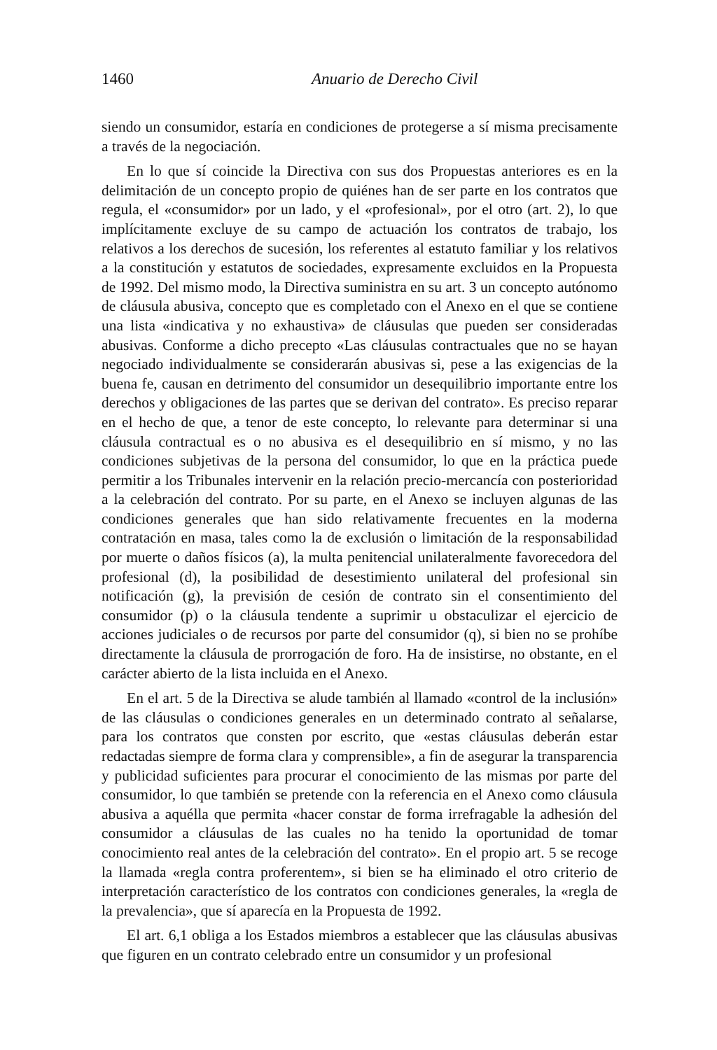1460 Anuario de Derecho Civil
siendo un consumidor, estaría en condiciones de protegerse a sí misma precisamente a través de la negociación.
En lo que sí coincide la Directiva con sus dos Propuestas anteriores es en la delimitación de un concepto propio de quiénes han de ser parte en los contratos que regula, el «consumidor» por un lado, y el «profesional», por el otro (art. 2), lo que implícitamente excluye de su campo de actuación los contratos de trabajo, los relativos a los derechos de sucesión, los referentes al estatuto familiar y los relativos a la constitución y estatutos de sociedades, expresamente excluidos en la Propuesta de 1992. Del mismo modo, la Directiva suministra en su art. 3 un concepto autónomo de cláusula abusiva, concepto que es completado con el Anexo en el que se contiene una lista «indicativa y no exhaustiva» de cláusulas que pueden ser consideradas abusivas. Conforme a dicho precepto «Las cláusulas contractuales que no se hayan negociado individualmente se considerarán abusivas si, pese a las exigencias de la buena fe, causan en detrimento del consumidor un desequilibrio importante entre los derechos y obligaciones de las partes que se derivan del contrato». Es preciso reparar en el hecho de que, a tenor de este concepto, lo relevante para determinar si una cláusula contractual es o no abusiva es el desequilibrio en sí mismo, y no las condiciones subjetivas de la persona del consumidor, lo que en la práctica puede permitir a los Tribunales intervenir en la relación precio-mercancía con posterioridad a la celebración del contrato. Por su parte, en el Anexo se incluyen algunas de las condiciones generales que han sido relativamente frecuentes en la moderna contratación en masa, tales como la de exclusión o limitación de la responsabilidad por muerte o daños físicos (a), la multa penitencial unilateralmente favorecedora del profesional (d), la posibilidad de desestimiento unilateral del profesional sin notificación (g), la previsión de cesión de contrato sin el consentimiento del consumidor (p) o la cláusula tendente a suprimir u obstaculizar el ejercicio de acciones judiciales o de recursos por parte del consumidor (q), si bien no se prohíbe directamente la cláusula de prorrogación de foro. Ha de insistirse, no obstante, en el carácter abierto de la lista incluida en el Anexo.
En el art. 5 de la Directiva se alude también al llamado «control de la inclusión» de las cláusulas o condiciones generales en un determinado contrato al señalarse, para los contratos que consten por escrito, que «estas cláusulas deberán estar redactadas siempre de forma clara y comprensible», a fin de asegurar la transparencia y publicidad suficientes para procurar el conocimiento de las mismas por parte del consumidor, lo que también se pretende con la referencia en el Anexo como cláusula abusiva a aquélla que permita «hacer constar de forma irrefragable la adhesión del consumidor a cláusulas de las cuales no ha tenido la oportunidad de tomar conocimiento real antes de la celebración del contrato». En el propio art. 5 se recoge la llamada «regla contra proferentem», si bien se ha eliminado el otro criterio de interpretación característico de los contratos con condiciones generales, la «regla de la prevalencia», que sí aparecía en la Propuesta de 1992.
El art. 6,1 obliga a los Estados miembros a establecer que las cláusulas abusivas que figuren en un contrato celebrado entre un consumidor y un profesional